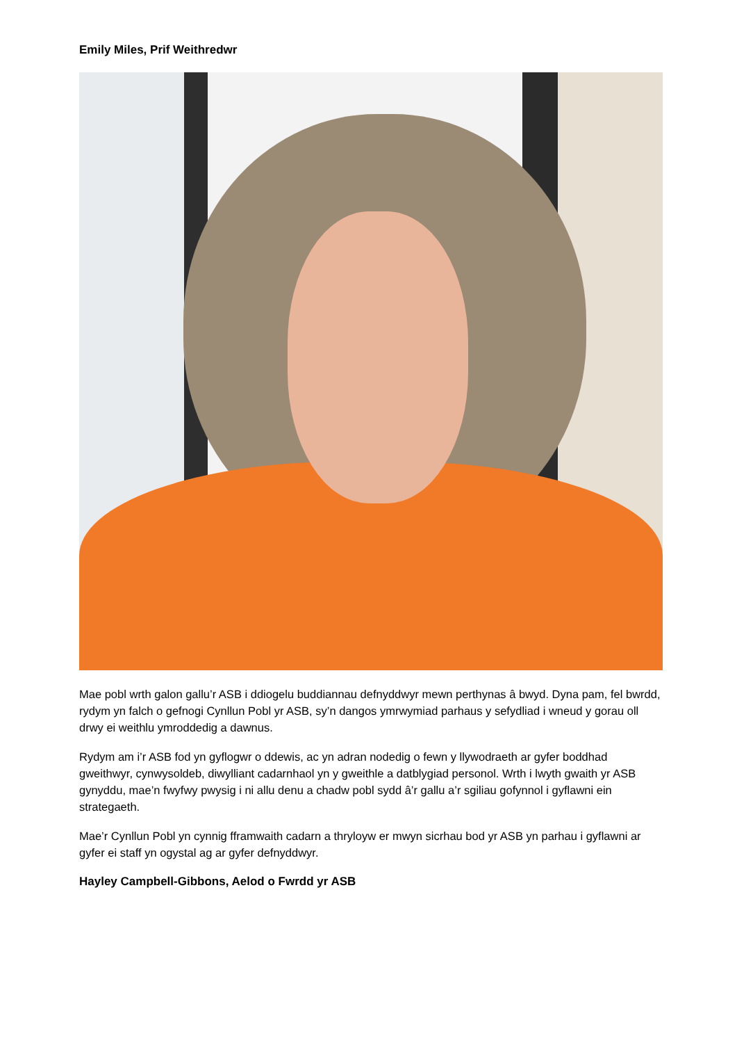Emily Miles, Prif Weithredwr
Mae pobl wrth galon gallu’r ASB i ddiogelu buddiannau defnyddwyr mewn perthynas â bwyd. Dyna pam, fel bwrdd, rydym yn falch o gefnogi Cynllun Pobl yr ASB, sy’n dangos ymrwymiad parhaus y sefydliad i wneud y gorau oll drwy ei weithlu ymroddedig a dawnus.
Rydym am i’r ASB fod yn gyflogwr o ddewis, ac yn adran nodedig o fewn y llywodraeth ar gyfer boddhad gweithwyr, cynwysoldeb, diwylliant cadarnhaol yn y gweithle a datblygiad personol. Wrth i lwyth gwaith yr ASB gynyddu, mae’n fwyfwy pwysig i ni allu denu a chadw pobl sydd â’r gallu a’r sgiliau gofynnol i gyflawni ein strategaeth.
Mae’r Cynllun Pobl yn cynnig fframwaith cadarn a thryloyw er mwyn sicrhau bod yr ASB yn parhau i gyflawni ar gyfer ei staff yn ogystal ag ar gyfer defnyddwyr.
Hayley Campbell-Gibbons, Aelod o Fwrdd yr ASB